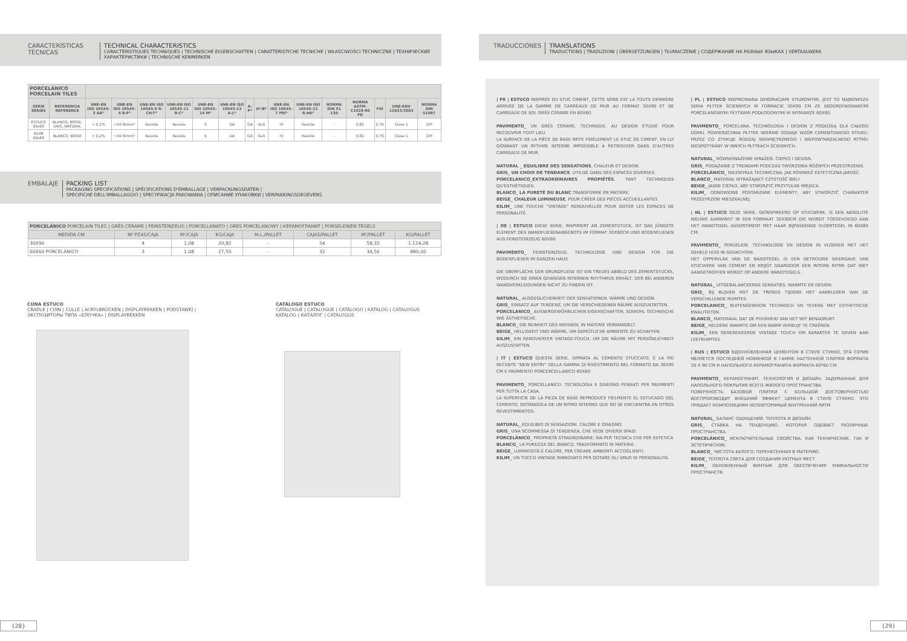CARACTERÍSTICAS TÉCNICAS TECHNICAL CHARACTERISTICS
CARACTÉRISTIQUES TECHNIQUES | TECHNISCHE EIGENSCHAFTEN | CARATTERISTICHE TECNICHE | WŁAŚCIWOŚCI TECHNICZNE | ТЕХНИЧЕСКИЕ ХАРАКТЕРИСТИКИ | TECHNISCHE KENMERKEN
| PORCELÁNICO PORCELAIN TILES | | | | | | | | | | | | | | | | |
| --- | --- | --- | --- | --- | --- | --- | --- | --- | --- | --- | --- | --- | --- | --- | --- | --- |
| SERIE SERIES | REFERENCIA REFERENCE | UNE-EN ISO 10545-3 AA* | UNE-EN ISO 10545-4 R-F* | UNE-EN ISO 10545-9 R-CH-T* | UNE-EN ISO 10545-11 R-C* | UNE-EN ISO 10545-14 M* | UNE-EN ISO 10545-13 A-L* | A-P* | A*/B* | UNE-EN ISO 10545-7 PEI* | UNE-EN ISO 10545-12 R-HE* | NORMA DIN 51 130 | NORMA ASTM-C1028-96 FD | FW | UNE-ENV 12633/2003 | NORMA DIN 51097 |
| ESTUCO 60x60 | BLANCO, BEIGE, GRIS, NATURAL | < 0,2% | >50 N/mm² | Resiste | Resiste | 5 | GA | GA | GLA | IV | Resiste | - | 0,81 | 0,70 | Clase 1 | 20º |
| KILIM 60x60 | BLANCO, BEIGE | < 0,2% | >50 N/mm² | Resiste | Resiste | 5 | GA | GA | GLA | IV | Resiste | - | 0,81 | 0,70 | Clase 1 | 20º |
EMBALAJE PACKING LIST
PACKAGING SPECIFICATIONS | SPÉCIFICATIONS D'EMBALLAGE | VERPACKUNGSDATEN |
SPECIFICHE DELL'IMBALLAGGIO | SPECYFIKACJA PAKOWANIA | ОПИСАНИЕ УПАКОВКИ | VERPAKKINGSGEGEVENS
| PORCELÁNICO PORCELAIN TILES / GRÈS CÉRAME / FEINSTEINZEUG / PORCELLANATO / GRES PORCELANOWY / КЕРАМОГРАНИТ / PORSELEINEN TEGELS | | | | | | | |
| --- | --- | --- | --- | --- | --- | --- | --- |
| MEDIDA CM | Nº PZAS/CAJA | M²/CAJA | KG/CAJA | M.L./PALLET | CAJAS/PALLET | M²/PALLET | KG/PALLET |
| 30X90 | 4 | 1,08 | 20,82 | - | 54 | 58,32 | 1.124,28 |
| 60X60 PORCELÁNICO | 3 | 1.08 | 27,50 | - | 32 | 34,56 | 880,00 |
CUNA ESTUCO
CRADLE | COIN | CULLE | ACRYLBRÜCKEN | DISPLAYREKKEN | PODSTAWKI |
ЭКСПОЗИТОРЫ ТИПА «ЕЛОЧКА» | DISPLAYREKKEN
CATÁLOGO ESTUCO
CATALOGUE | CATALOGUE | CATÁLOGO | KATALOG | CATALOGUS
KATALOG | КАТАЛОГ | CATALOGUS
TRADUCCIONES TRANSLATIONS
TRADUCTIONS | TRADUZIONI | ÜBERSETZUNGEN | TŁUMACZENIE | СОДЕРЖАНИЕ НА РАЗНЫХ ЯЗЫКАХ | VERTAALWERK
| FR | ESTUCO INSPIRÉE DU STUC CIMENT, CETTE SÉRIE EST LA TOUTE DERNIÈRE ARRIVÉE DE LA GAMME DE CARREAUX DE MUR AU FORMAT 30X90 ET DE CARREAUX DE SOL GRÈS CÉRAME EN 60X60.
PAVIMENTO_ UN GRÈS CÉRAME, TECHNIQUE, AU DESIGN ÉTUDIÉ POUR RECOUVRIR TOUT LIEU.
LA SURFACE DE LA PIÈCE DE BASE IMITE FIDÈLEMENT LE STUC DE CIMENT, EN LUI DONNANT UN RYTHME INTERNE IMPOSSIBLE À RETROUVER DANS D'AUTRES CARREAUX DE MUR.
NATURAL _ EQUILIBRE DES SENSATIONS, CHALEUR ET DESIGN.
GRIS_ UN CHOIX DE TENDANCE, UTILISÉ DANS DES ESPACES DIVERSES.
PORCELANICO_EXTRAORDINAIRES PROPIÉTÉS, TANT TECHNIQUES QU'ESTHÉTIQUES.
BLANCO_ LA PURETÉ DU BLANC TRANSFORMÉ EN MATIÈRE.
BEIGE_ CHALEUR LUMINEUSE, POUR CRÉER DES PIÈCES ACCUEILLANTES
KILIM_ UNE TOUCHE "VINTAGE" RENOUVELLÉE POUR DOTER LES ESPACES DE PERSONALITÉ.
| DE | ESTUCO DIESE SERIE, INSPIRIERT AN ZEMENTSTUCK, IST DAS JÜNGSTE ELEMENT DES WANDFLIESENANGEBOTS IM FORMAT 30X90CM UND BODENFLIESEN AUS FEINSTEINZEUG 60X60.
PAVIMENTO_ FEINSTEINZEUG. TECHNOLOGIE UND DESIGN FÜR DIE BODENFLIESEN IM GANZEN HAUS
DIE OBERFLÄCHE DER GRUNDFLIESE IST EIN TREUES ABBILD DES ZEMENTSTUCKS, WODURCH SIE EINEN GEWISSEN INTERNEN RHYTHMUS ERHÄLT, DER BEI ANDEREN WANDVERKLEIDUNGEN NICHT ZU FINDEN IST.
NATURAL_ AUSGEGLICHENHEIT DER SENSATIONEN. WÄRME UND DESIGN.
GRIS_ EINSATZ AUF TENDENZ, UM DIE VERSCHIEDENEN RÄUME AUSZUSTATTEN.
PORCELANICO_ AUSSERGEWÖHNLICHEN EIGENSCHAFTEN, SOWOHL TECHNISCHE WIE ÄSTHETISCHE.
BLANCO_ DIE REINHEIT DES WEISSEN, IN MATERIE VERWANDELT.
BEIGE_ HELLIGKEIT UND WÄRME, UM GEMÜTLICHE AMBIENTE ZU SCHAFFEN.
KILIM_ EIN RENOVIERTER VINTAGE-TOUCH, UM DIE RÄUME MIT PERSÖNLICHKEIT AUSZUSTATTEN.
| IT | ESTUCO QUESTA SERIE, ISPIRATA AL CEMENTO STUCCATO, È LA PIÙ RECENTE "NEW ENTRY" DELLA GAMMA DI RIVESTIMENTO NEL FORMATO DA 30X90 CM E PAVIMENTO PORCERCELLANICO 60X60
PAVIMENTO_ PORCELLANICO. TECNOLOGIA E DISEGNO PENSATI PER PAVIMENTI PER TUTTA LA CASA.
LA SUPERFICIE DE LA PIEZA DE BASE REPRODUCE FIELMENTE EL ESTUCADO DEL CEMENTO, DOTÁNDOLA DE UN RITMO INTERNO QUE NO SE ENCUENTRA EN OTROS REVESTIMIENTOS.
NATURAL_ EQUILIBIO DI SENSAZIONI. CALORE E DISEGNO.
GRIS_ UNA SCOMMESSA DI TENDENZA, CHE VEDE DIVERSI SPAZI.
PORCELÁNICO_ PROPRIETÀ STRAORDINARIE, SIA PER TECNICA CHE PER ESTETICA
BLANCO_ LA PUREZZA DEL BIANCO, TRASFORMATO IN MATERIA.
BEIGE_ LUMINOSITÀ E CALORE, PER CREARE AMBIENTI ACCOGLIENTI.
KILIM_ UN TOCCO VINTAGE RINNOVATO PER DOTARE GLI SPAZI DI PERSONALITÀ.
| PL | ESTUCO INSPIROWANA DEKORACJAMI STIUKOWYMI, JEST TO NAJNOWSZA SERIA PŁYTEK ŚCIENNYCH W FORMACIE 30X90 CM ZE SKOORDYNOWANYMI PORCELANOWYMI PŁYTKAMI PODŁOGOWYMI W WYMIARZE 60X60.
PAVIMENTO_ PORCELANA. TECHNOLOGIA I DESIGN Z PODŁOGĄ DLA CAŁEGO DOMU. POWIERZCHNIA PŁYTEK WIERNIE ODDAJE WZÓR CEMENTOWEGO STIUKU, PRZEZ CO ZYSKUJE RODZAJ WEWNĘTRZNEGO I NIEPOWTARZALNEGO RYTMU NIESPOTYKANY W INNYCH PŁYTKACH ŚCIENNYCH.
NATURAL_ RÓWNOWAŻENIE WRAŻEŃ. CIEPŁO I DESIGN.
GRIS_ PODĄŻANIE Z TRENDAMI PODCZAS TWORZENIA RÓŻNYCH PRZESTRZENIS.
PORCELÁNICO_ NIEZWYKŁA TECHNICZNA, JAK RÓWNIEŻ ESTETYCZNA JAKOŚĆ.
BLANCO_ MATERIAŁ WYRAŻAJĄCY CZYSTOŚĆ BIELI
BEIGE_ JASNE CIEPŁO, ABY STWORZYĆ PRZYTULNE MIEJSCA.
KILIM_ ODNOWIONE POSTARZANE ELEMENTY, ABY STWORZYĆ CHARAKTER PRZESTRZENI MIESZKALNEJ.
| NL | ESTUCO DEZE SERIE, GEÏNSPIREERD OP STUCWERK, IS EEN ABSOLUTE NIEUWE AANWINST IN EEN FORMAAT 30X90CM DIE WORDT TOEGEVOEGD AAN HET WANDTEGEL ASSORTIMENT MET HAAR BIJPASSENDE VLOERTEGEL IN 60X60 CM.
PAVIMENTO_ PORSELEIN. TECHNOLOGIE EN DESIGN IN VLOEREN MET HET GEHELE HUIS IN GEDACHTEN.
HET OPPERVLAK VAN DE BASISTEGEL IS EEN GETROUWE WEERGAVE VAN STUCWERK VAN CEMENT EN KRIJGT DAARDOOR EEN INTERN RITME DAT NIET AANGETROFFEN WORDT OP ANDERE WANDTEGELS.
NATURAL_ UITGEBALANCEERDE SENSATIES. WARMTE EN DESIGN.
GRIS_ BIJ BLIJVEN MET DE TRENDS TIJDENS HET AANKLEDEN VAN DE VERSCHILLENDE RUIMTES.
PORCELANICO_ BUITENGEWOON TECHNISCH EN TEVENS MET ESTHETISCHE KWALITEITEN.
BLANCO_ MATERIAAL DAT DE PUURHEID VAN HET WIT BENADRUKT.
BEIGE_ HELDERE WARMTE OM EEN WARM VERBLIJF TE CREËREN.
KILIM_ EEN GERENOVEERDE VINTAGE TOUCH OM KARAKTER TE GEVEN AAN LEEFRUIMTES.
| RUS | ESTUCO ВДОХНОВЛЕННАЯ ЦЕМЕНТОМ В СТИЛЕ СТУККО, ЭТА СЕРИЯ ЯВЛЯЕТСЯ ПОСЛЕДНЕЙ НОВИНКОЙ В ГАММЕ НАСТЕННОЙ ПЛИТКИ ФОРМАТА 30 Х 90 СМ И НАПОЛЬНОГО КЕРАМОГРАНИТА ФОРМАТА 60*60 СМ.
PAVIMENTO_ КЕРАМОГРАНИТ. ТЕХНОЛОГИЯ И ДИЗАЙН, ЗАДУМАННЫЕ ДЛЯ НАПОЛЬНОГО ПОКРЫТИЯ ВСЕГО ЖИЛОГО ПРОСТРАНСТВА.
ПОВЕРХНОСТЬ БАЗОВОЙ ПЛИТКИ С БОЛЬШОЙ ДОСТОВЕРНОСТЬЮ ВОСПРОИЗВОДИТ ВНЕШНИЙ ЭФФЕКТ ЦЕМЕНТА В СТИЛЕ СТУККО, ЭТО ПРИДАЕТ КОМПОЗИЦИЯМ НЕПОВТОРИМЫЙ ВНУТРЕННИЙ РИТМ
NATURAL_ БАЛАНС ОЩУЩЕНИЙ. ТЕПЛОТА И ДИЗАЙН.
GRIS_ СТАВКА НА ТЕНДЕНЦИЮ, КОТОРАЯ ОДЕВАЕТ РАЗЛИЧНЫЕ ПРОСТРАНСТВА.
PORCELÁNICO_ ИСКЛЮЧИТЕЛЬНЫЕ СВОЙСТВА, КАК ТЕХНИЧЕСКИЕ, ТАК И ЭСТЕТИЧЕСКИЕ.
BLANCO_ ЧИСТОТА БЕЛОГО, ПЕРЕНЕСЕННАЯ В МАТЕРИЮ.
BEIGE_ ТЕПЛОТА СВЕТА ДЛЯ СОЗДАНИЯ УЮТНЫХ МЕСТ.
KILIM_ ОБНОВЛЕННЫЙ ВИНТАЖ ДЛЯ ОБЕСПЕЧЕНИЯ УНИКАЛЬНОСТИ ПРОСТРАНСТВ.
{28} {29}